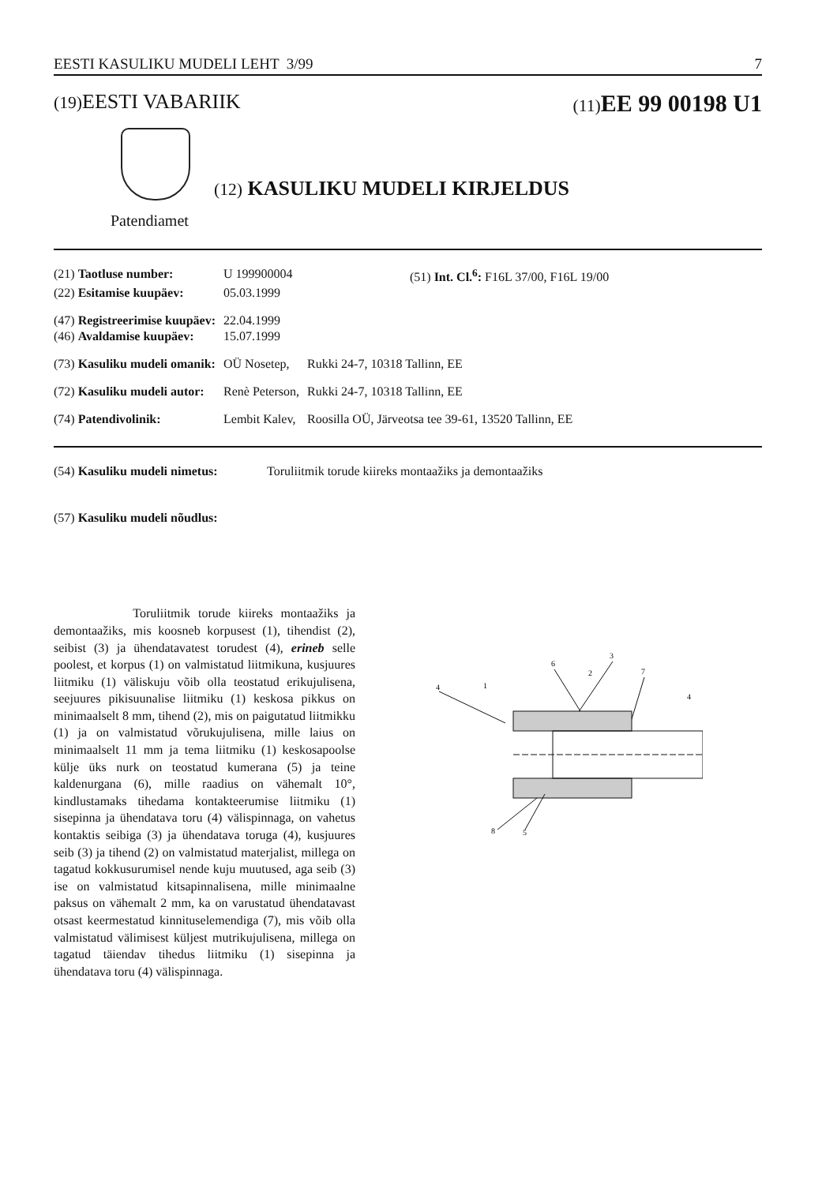EESTI KASULIKU MUDELI LEHT 3/99 7
(19) EESTI VABARIIK (11) EE 99 00198 U1
(12) KASULIKU MUDELI KIRJELDUS
Patendiamet
| (21) Taotluse number: | U 199900004 | | (51) Int. Cl.<sup>6</sup>: F16L 37/00, F16L 19/00 |
| (22) Esitamise kuupäev: | 05.03.1999 | | |
| (47) Registreerimise kuupäev: | 22.04.1999 | | |
| (46) Avaldamise kuupäev: | 15.07.1999 | | |
| (73) Kasuliku mudeli omanik: | OÜ Nosetep, | Rukki 24-7, 10318 Tallinn, EE | |
| (72) Kasuliku mudeli autor: | Renè Peterson, | Rukki 24-7, 10318 Tallinn, EE | |
| (74) Patendivolinik: | Lembit Kalev, | Roosilla OÜ, Järveotsa tee 39-61, 13520 Tallinn, EE | |
| (54) Kasuliku mudeli nimetus: | Toruliitmik torude kiireks montaažiks ja demontaažiks |
| (57) Kasuliku mudeli nõudlus: | |
Toruliitmik torude kiireks montaažiks ja demontaažiks, mis koosneb korpusest (1), tihendist (2), seibist (3) ja ühendatavatest torudest (4), erineb selle poolest, et korpus (1) on valmistatud liitmikuna, kusjuures liitmiku (1) väliskuju võib olla teostatud erikujulisena, seejuures pikisuunalise liitmiku (1) keskosa pikkus on minimaalselt 8 mm, tihend (2), mis on paigutatud liitmikku (1) ja on valmistatud võrukujulisena, mille laius on minimaalselt 11 mm ja tema liitmiku (1) keskosapoolse külje üks nurk on teostatud kumerana (5) ja teine kaldenurgana (6), mille raadius on vähemalt 10°, kindlustamaks tihedama kontakteerumise liitmiku (1) sisepinna ja ühendatava toru (4) välispinnaga, on vahetus kontaktis seibiga (3) ja ühendatava toruga (4), kusjuures seib (3) ja tihend (2) on valmistatud materjalist, millega on tagatud kokkusurumisel nende kuju muutused, aga seib (3) ise on valmistatud kitsapinnalisena, mille minimaalne paksus on vähemalt 2 mm, ka on varustatud ühendatavast otsast keermestatud kinnituselemendiga (7), mis võib olla valmistatud välimisest küljest mutrikujulisena, millega on tagatud täiendav tihedus liitmiku (1) sisepinna ja ühendatava toru (4) välispinnaga.
4
1
6
2
3
7
4
8
5